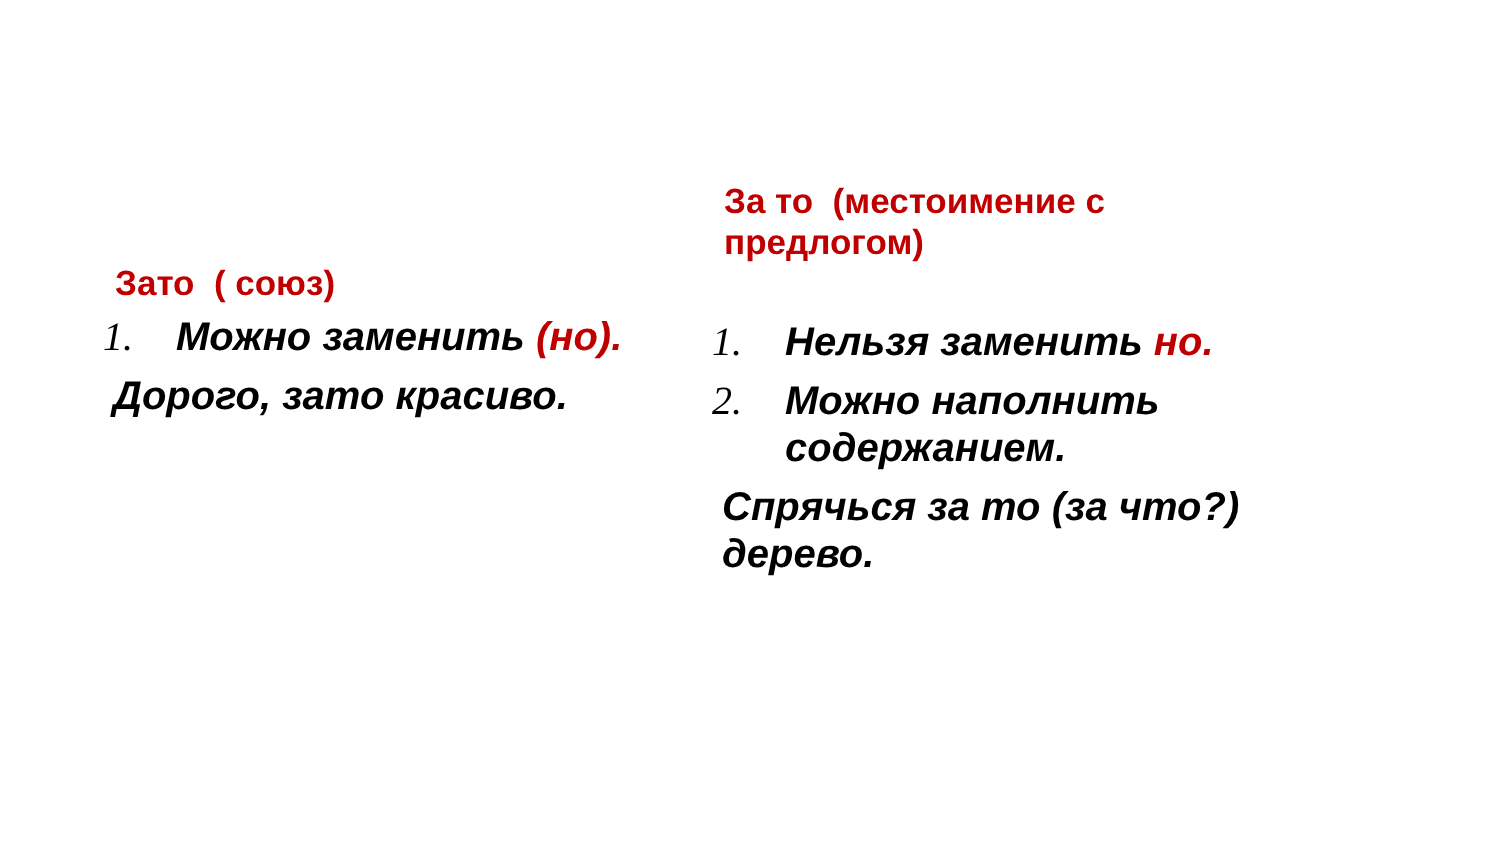Зато ( союз)
1. Можно заменить (но).
Дорого, зато красиво.
За то (местоимение с
предлогом)
1. Нельзя заменить но.
2. Можно наполнить
содержанием.
Спрячься за то (за что?)
дерево.